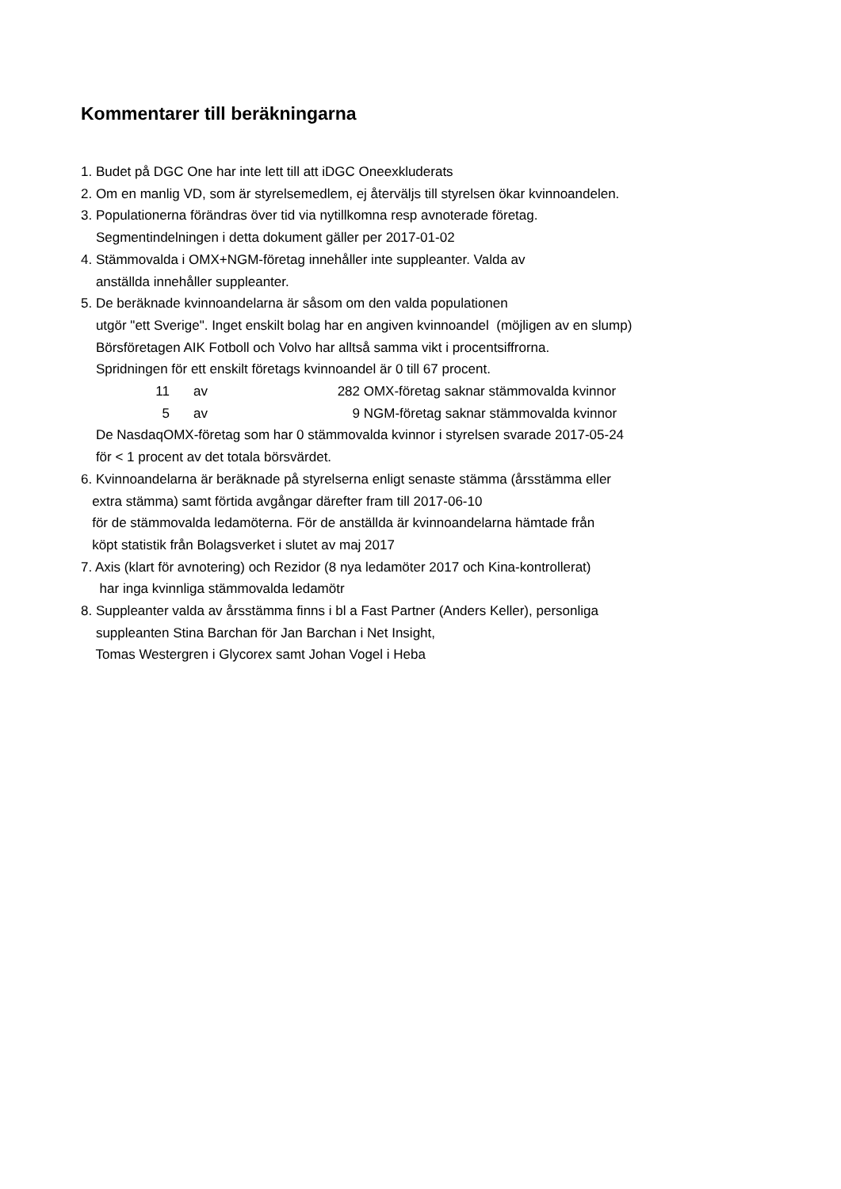Kommentarer till beräkningarna
1. Budet på DGC One har inte lett till att iDGC Oneexkluderats 2. Om en manlig VD, som är styrelsemedlem, ej återväljs till styrelsen ökar kvinnoandelen. 3. Populationerna förändras över tid via nytillkomna resp avnoterade företag. Segmentindelningen i detta dokument gäller per 2017-01-02 4. Stämmovalda i OMX+NGM-företag innehåller inte suppleanter. Valda av anställda innehåller suppleanter. 5. De beräknade kvinnoandelarna är såsom om den valda populationen utgör "ett Sverige". Inget enskilt bolag har en angiven kvinnoandel (möjligen av en slump) Börsföretagen AIK Fotboll och Volvo har alltså samma vikt i procentsiffrorna. Spridningen för ett enskilt företags kvinnoandel är 0 till 67 procent.
| 11 | | av | 282 | OMX-företag saknar stämmovalda kvinnor |
| 5 | | av | 9 | NGM-företag saknar stämmovalda kvinnor |
De NasdaqOMX-företag som har 0 stämmovalda kvinnor i styrelsen svarade 2017-05-24 för < 1 procent av det totala börsvärdet. 6. Kvinnoandelarna är beräknade på styrelserna enligt senaste stämma (årsstämma eller extra stämma) samt förtida avgångar därefter fram till 2017-06-10 för de stämmovalda ledamöterna. För de anställda är kvinnoandelarna hämtade från köpt statistik från Bolagsverket i slutet av maj 2017 7. Axis (klart för avnotering) och Rezidor (8 nya ledamöter 2017 och Kina-kontrollerat) har inga kvinnliga stämmovalda ledamötr 8. Suppleanter valda av årsstämma finns i bl a Fast Partner (Anders Keller), personliga suppleanten Stina Barchan för Jan Barchan i Net Insight, Tomas Westergren i Glycorex samt Johan Vogel i Heba